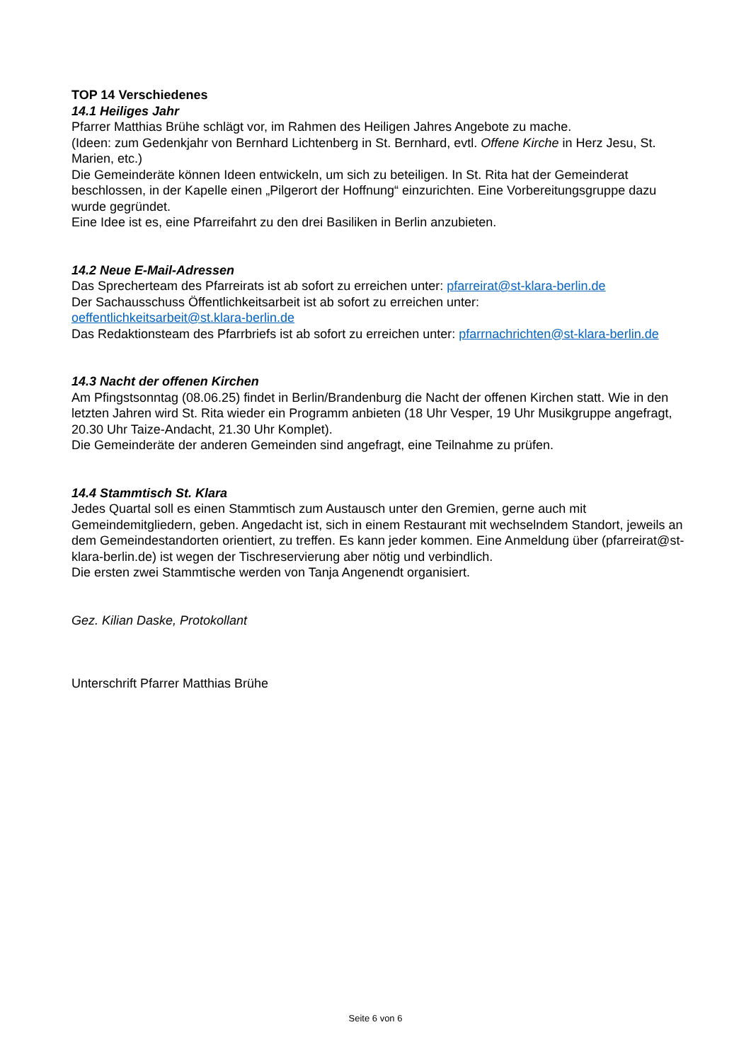TOP 14 Verschiedenes
14.1 Heiliges Jahr
Pfarrer Matthias Brühe schlägt vor, im Rahmen des Heiligen Jahres Angebote zu mache.
(Ideen: zum Gedenkjahr von Bernhard Lichtenberg in St. Bernhard, evtl. Offene Kirche in Herz Jesu, St. Marien, etc.)
Die Gemeinderäte können Ideen entwickeln, um sich zu beteiligen. In St. Rita hat der Gemeinderat beschlossen, in der Kapelle einen „Pilgerort der Hoffnung“ einzurichten. Eine Vorbereitungsgruppe dazu wurde gegründet.
Eine Idee ist es, eine Pfarreifahrt zu den drei Basiliken in Berlin anzubieten.
14.2 Neue E-Mail-Adressen
Das Sprecherteam des Pfarreirats ist ab sofort zu erreichen unter: pfarreirat@st-klara-berlin.de
Der Sachausschuss Öffentlichkeitsarbeit ist ab sofort zu erreichen unter:
oeffentlichkeitsarbeit@st.klara-berlin.de
Das Redaktionsteam des Pfarrbriefs ist ab sofort zu erreichen unter: pfarrnachrichten@st-klara-berlin.de
14.3 Nacht der offenen Kirchen
Am Pfingstsonntag (08.06.25) findet in Berlin/Brandenburg die Nacht der offenen Kirchen statt. Wie in den letzten Jahren wird St. Rita wieder ein Programm anbieten (18 Uhr Vesper, 19 Uhr Musikgruppe angefragt, 20.30 Uhr Taize-Andacht, 21.30 Uhr Komplet).
Die Gemeinderäte der anderen Gemeinden sind angefragt, eine Teilnahme zu prüfen.
14.4 Stammtisch St. Klara
Jedes Quartal soll es einen Stammtisch zum Austausch unter den Gremien, gerne auch mit Gemeindemitgliedern, geben. Angedacht ist, sich in einem Restaurant mit wechselndem Standort, jeweils an dem Gemeindestandorten orientiert, zu treffen. Es kann jeder kommen. Eine Anmeldung über (pfarreirat@st-klara-berlin.de) ist wegen der Tischreservierung aber nötig und verbindlich.
Die ersten zwei Stammtische werden von Tanja Angenendt organisiert.
Gez. Kilian Daske, Protokollant
Unterschrift Pfarrer Matthias Brühe
Seite 6 von 6